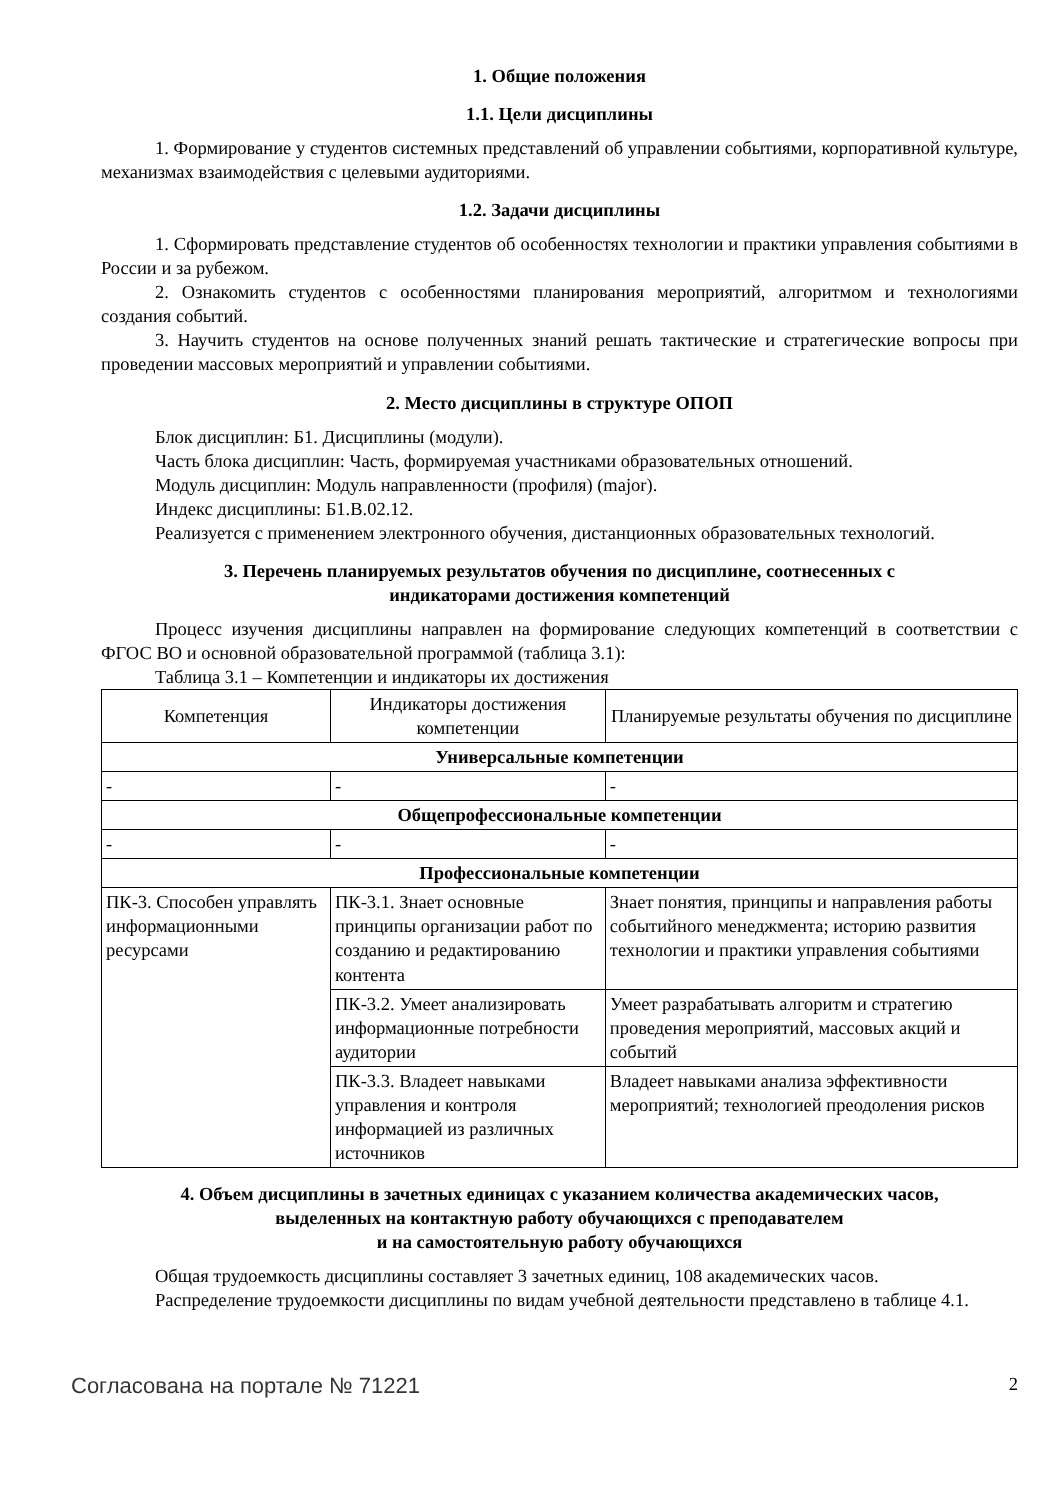1. Общие положения
1.1. Цели дисциплины
1. Формирование у студентов системных представлений об управлении событиями, корпоративной культуре, механизмах взаимодействия с целевыми аудиториями.
1.2. Задачи дисциплины
1. Сформировать представление студентов об особенностях технологии и практики управления событиями в России и за рубежом.
2. Ознакомить студентов с особенностями планирования мероприятий, алгоритмом и технологиями создания событий.
3. Научить студентов на основе полученных знаний решать тактические и стратегические вопросы при проведении массовых мероприятий и управлении событиями.
2. Место дисциплины в структуре ОПОП
Блок дисциплин: Б1. Дисциплины (модули).
Часть блока дисциплин: Часть, формируемая участниками образовательных отношений.
Модуль дисциплин: Модуль направленности (профиля) (major).
Индекс дисциплины: Б1.В.02.12.
Реализуется с применением электронного обучения, дистанционных образовательных технологий.
3. Перечень планируемых результатов обучения по дисциплине, соотнесенных с
индикаторами достижения компетенций
Процесс изучения дисциплины направлен на формирование следующих компетенций в соответствии с ФГОС ВО и основной образовательной программой (таблица 3.1):
Таблица 3.1 – Компетенции и индикаторы их достижения
| Компетенция | Индикаторы достижения компетенции | Планируемые результаты обучения по дисциплине |
| --- | --- | --- |
| Универсальные компетенции | | |
| - | - | - |
| Общепрофессиональные компетенции | | |
| - | - | - |
| Профессиональные компетенции | | |
| ПК-3. Способен управлять информационными ресурсами | ПК-3.1. Знает основные принципы организации работ по созданию и редактированию контента | Знает понятия, принципы и направления работы событийного менеджмента; историю развития технологии и практики управления событиями |
| | ПК-3.2. Умеет анализировать информационные потребности аудитории | Умеет разрабатывать алгоритм и стратегию проведения мероприятий, массовых акций и событий |
| | ПК-3.3. Владеет навыками управления и контроля информацией из различных источников | Владеет навыками анализа эффективности мероприятий; технологией преодоления рисков |
4. Объем дисциплины в зачетных единицах с указанием количества академических часов,
выделенных на контактную работу обучающихся с преподавателем
и на самостоятельную работу обучающихся
Общая трудоемкость дисциплины составляет 3 зачетных единиц, 108 академических часов.
Распределение трудоемкости дисциплины по видам учебной деятельности представлено в таблице 4.1.
Согласована на портале № 71221 2